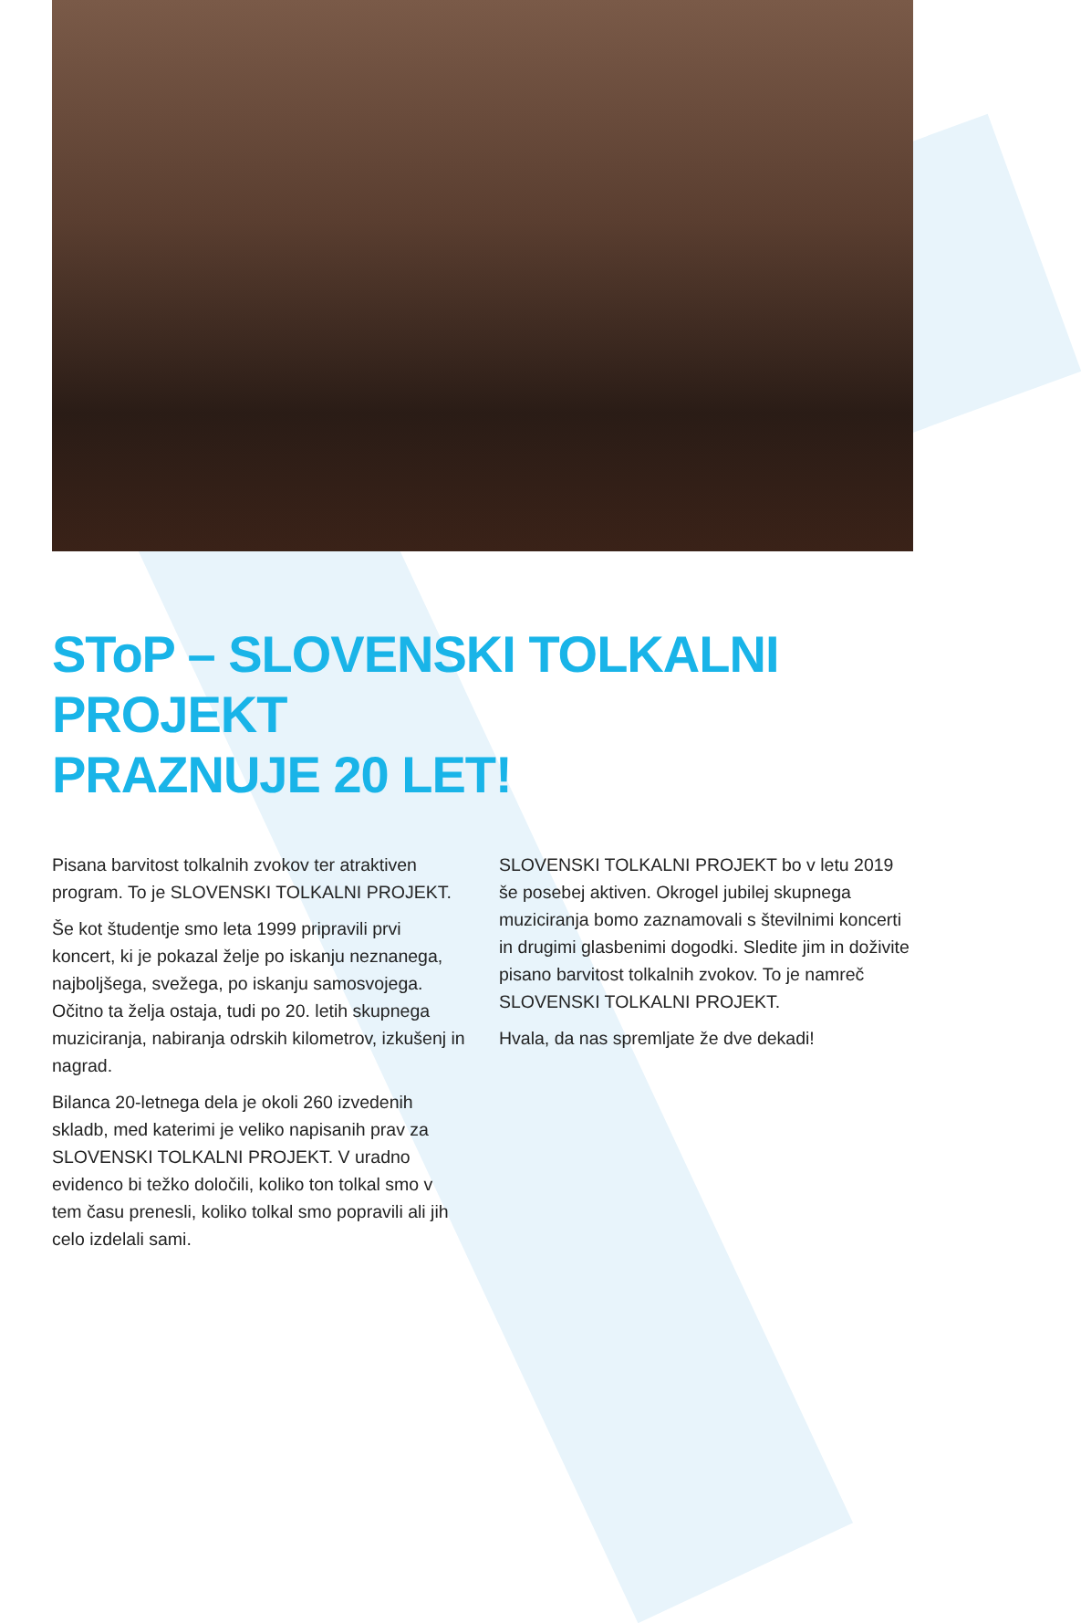SToP – SLOVENSKI TOLKALNI PROJEKT
PRAZNUJE 20 LET!
Pisana barvitost tolkalnih zvokov ter atraktiven program. To je SLOVENSKI TOLKALNI PROJEKT.
Še kot študentje smo leta 1999 pripravili prvi koncert, ki je pokazal želje po iskanju neznanega, najboljšega, svežega, po iskanju samosvojega. Očitno ta želja ostaja, tudi po 20. letih skupnega muziciranja, nabiranja odrskih kilometrov, izkušenj in nagrad.
Bilanca 20-letnega dela je okoli 260 izvedenih skladb, med katerimi je veliko napisanih prav za SLOVENSKI TOLKALNI PROJEKT. V uradno evidenco bi težko določili, koliko ton tolkal smo v tem času prenesli, koliko tolkal smo popravili ali jih celo izdelali sami.
SLOVENSKI TOLKALNI PROJEKT bo v letu 2019 še posebej aktiven. Okrogel jubilej skupnega muziciranja bomo zaznamovali s številnimi koncerti in drugimi glasbenimi dogodki. Sledite jim in doživite pisano barvitost tolkalnih zvokov. To je namreč SLOVENSKI TOLKALNI PROJEKT.
Hvala, da nas spremljate že dve dekadi!